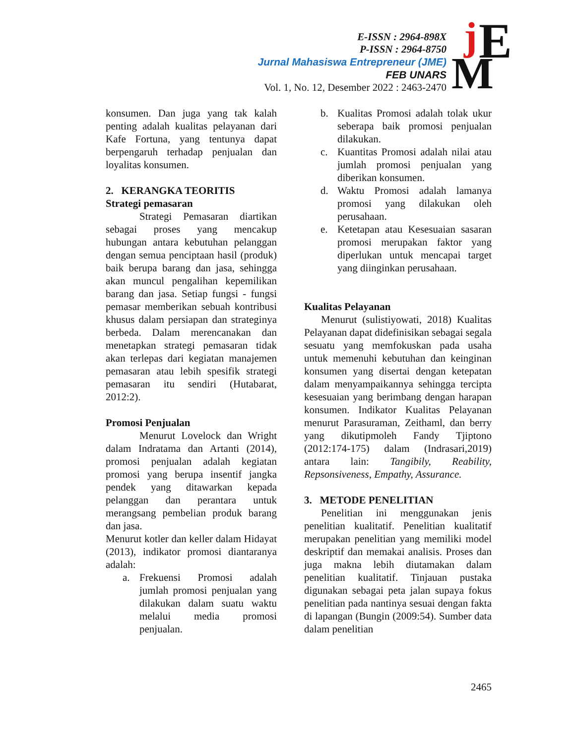E-ISSN : 2964-898X
P-ISSN : 2964-8750
Jurnal Mahasiswa Entrepreneur (JME)
FEB UNARS
Vol. 1, No. 12, Desember 2022 : 2463-2470
j E M
konsumen. Dan juga yang tak kalah penting adalah kualitas pelayanan dari Kafe Fortuna, yang tentunya dapat berpengaruh terhadap penjualan dan loyalitas konsumen.
2. KERANGKA TEORITIS
Strategi pemasaran
Strategi Pemasaran diartikan sebagai proses yang mencakup hubungan antara kebutuhan pelanggan dengan semua penciptaan hasil (produk) baik berupa barang dan jasa, sehingga akan muncul pengalihan kepemilikan barang dan jasa. Setiap fungsi - fungsi pemasar memberikan sebuah kontribusi khusus dalam persiapan dan strateginya berbeda. Dalam merencanakan dan menetapkan strategi pemasaran tidak akan terlepas dari kegiatan manajemen pemasaran atau lebih spesifik strategi pemasaran itu sendiri (Hutabarat, 2012:2).
Promosi Penjualan
Menurut Lovelock dan Wright dalam Indratama dan Artanti (2014), promosi penjualan adalah kegiatan promosi yang berupa insentif jangka pendek yang ditawarkan kepada pelanggan dan perantara untuk merangsang pembelian produk barang dan jasa.
Menurut kotler dan keller dalam Hidayat (2013), indikator promosi diantaranya adalah:
a. Frekuensi Promosi adalah jumlah promosi penjualan yang dilakukan dalam suatu waktu melalui media promosi penjualan.
b. Kualitas Promosi adalah tolak ukur seberapa baik promosi penjualan dilakukan.
c. Kuantitas Promosi adalah nilai atau jumlah promosi penjualan yang diberikan konsumen.
d. Waktu Promosi adalah lamanya promosi yang dilakukan oleh perusahaan.
e. Ketetapan atau Kesesuaian sasaran promosi merupakan faktor yang diperlukan untuk mencapai target yang diinginkan perusahaan.
Kualitas Pelayanan
Menurut (sulistiyowati, 2018) Kualitas Pelayanan dapat didefinisikan sebagai segala sesuatu yang memfokuskan pada usaha untuk memenuhi kebutuhan dan keinginan konsumen yang disertai dengan ketepatan dalam menyampaikannya sehingga tercipta kesesuaian yang berimbang dengan harapan konsumen. Indikator Kualitas Pelayanan menurut Parasuraman, Zeithaml, dan berry yang dikutipmoleh Fandy Tjiptono (2012:174-175) dalam (Indrasari,2019) antara lain: Tangibily, Reability, Repsonsiveness, Empathy, Assurance.
3. METODE PENELITIAN
Penelitian ini menggunakan jenis penelitian kualitatif. Penelitian kualitatif merupakan penelitian yang memiliki model deskriptif dan memakai analisis. Proses dan juga makna lebih diutamakan dalam penelitian kualitatif. Tinjauan pustaka digunakan sebagai peta jalan supaya fokus penelitian pada nantinya sesuai dengan fakta di lapangan (Bungin (2009:54). Sumber data dalam penelitian
2465